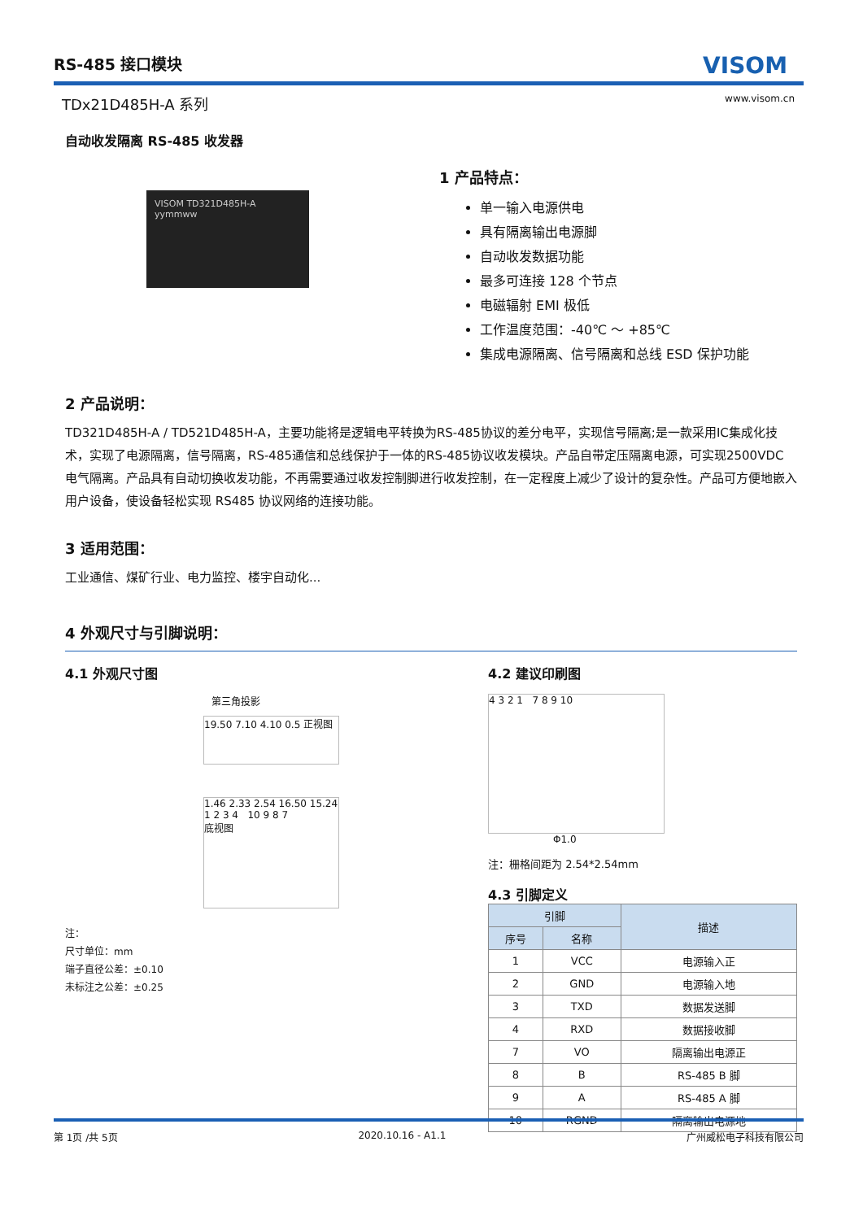RS-485 接口模块 VISOM
TDx21D485H-A 系列 www.visom.cn
自动收发隔离 RS-485 收发器
VISOM TD321D485H-A yymmww
1 产品特点：
单一输入电源供电
具有隔离输出电源脚
自动收发数据功能
最多可连接 128 个节点
电磁辐射 EMI 极低
工作温度范围：-40℃ ～ +85℃
集成电源隔离、信号隔离和总线 ESD 保护功能
2 产品说明：
TD321D485H-A / TD521D485H-A，主要功能将是逻辑电平转换为RS-485协议的差分电平，实现信号隔离;是一款采用IC集成化技术，实现了电源隔离，信号隔离，RS-485通信和总线保护于一体的RS-485协议收发模块。产品自带定压隔离电源，可实现2500VDC 电气隔离。产品具有自动切换收发功能，不再需要通过收发控制脚进行收发控制，在一定程度上减少了设计的复杂性。产品可方便地嵌入用户设备，使设备轻松实现 RS485 协议网络的连接功能。
3 适用范围：
工业通信、煤矿行业、电力监控、楼宇自动化...
4 外观尺寸与引脚说明：
4.1 外观尺寸图
第三角投影
19.50 7.10 4.10 0.5 正视图
1.46 2.33 2.54 16.50 15.24
1 2 3 4 10 9 8 7
底视图
注：
尺寸单位：mm
端子直径公差：±0.10
未标注之公差：±0.25
4.2 建议印刷图
4 3 2 1 7 8 9 10
Φ1.0
注：栅格间距为 2.54*2.54mm
4.3 引脚定义
| 引脚 | | 描述 |
| --- | --- | --- |
| 序号 | 名称 | |
| 1 | VCC | 电源输入正 |
| 2 | GND | 电源输入地 |
| 3 | TXD | 数据发送脚 |
| 4 | RXD | 数据接收脚 |
| 7 | VO | 隔离输出电源正 |
| 8 | B | RS-485 B 脚 |
| 9 | A | RS-485 A 脚 |
| 10 | RGND | 隔离输出电源地 |
第 1页 /共 5页 2020.10.16 - A1.1 广州威松电子科技有限公司